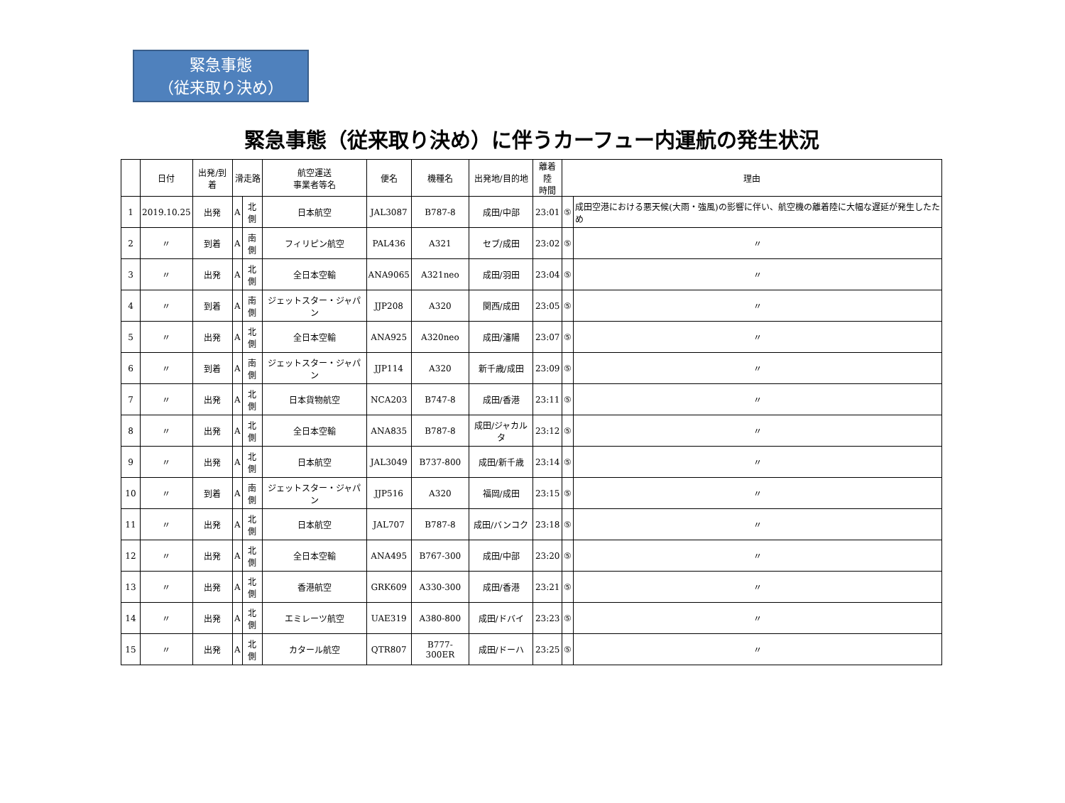緊急事態
（従来取り決め）
緊急事態（従来取り決め）に伴うカーフュー内運航の発生状況
| | 日付 | 出発/到着 | 滑走路 | | 航空運送 事業者等名 | 便名 | 機種名 | 出発地/目的地 | 離着陸 時間 | 理由 | |
| --- | --- | --- | --- | --- | --- | --- | --- | --- | --- | --- | --- |
| 1 | 2019.10.25 | 出発 | A | 北側 | 日本航空 | JAL3087 | B787-8 | 成田/中部 | 23:01 | ⑤ | 成田空港における悪天候(大雨・強風)の影響に伴い、航空機の離着陸に大幅な遅延が発生したため |
| 2 | 〃 | 到着 | A | 南側 | フィリピン航空 | PAL436 | A321 | セブ/成田 | 23:02 | ⑤ | 〃 |
| 3 | 〃 | 出発 | A | 北側 | 全日本空輸 | ANA9065 | A321neo | 成田/羽田 | 23:04 | ⑤ | 〃 |
| 4 | 〃 | 到着 | A | 南側 | ジェットスター・ジャパン | JJP208 | A320 | 関西/成田 | 23:05 | ⑤ | 〃 |
| 5 | 〃 | 出発 | A | 北側 | 全日本空輸 | ANA925 | A320neo | 成田/瀋陽 | 23:07 | ⑤ | 〃 |
| 6 | 〃 | 到着 | A | 南側 | ジェットスター・ジャパン | JJP114 | A320 | 新千歳/成田 | 23:09 | ⑤ | 〃 |
| 7 | 〃 | 出発 | A | 北側 | 日本貨物航空 | NCA203 | B747-8 | 成田/香港 | 23:11 | ⑤ | 〃 |
| 8 | 〃 | 出発 | A | 北側 | 全日本空輸 | ANA835 | B787-8 | 成田/ジャカルタ | 23:12 | ⑤ | 〃 |
| 9 | 〃 | 出発 | A | 北側 | 日本航空 | JAL3049 | B737-800 | 成田/新千歳 | 23:14 | ⑤ | 〃 |
| 10 | 〃 | 到着 | A | 南側 | ジェットスター・ジャパン | JJP516 | A320 | 福岡/成田 | 23:15 | ⑤ | 〃 |
| 11 | 〃 | 出発 | A | 北側 | 日本航空 | JAL707 | B787-8 | 成田/バンコク | 23:18 | ⑤ | 〃 |
| 12 | 〃 | 出発 | A | 北側 | 全日本空輸 | ANA495 | B767-300 | 成田/中部 | 23:20 | ⑤ | 〃 |
| 13 | 〃 | 出発 | A | 北側 | 香港航空 | GRK609 | A330-300 | 成田/香港 | 23:21 | ⑤ | 〃 |
| 14 | 〃 | 出発 | A | 北側 | エミレーツ航空 | UAE319 | A380-800 | 成田/ドバイ | 23:23 | ⑤ | 〃 |
| 15 | 〃 | 出発 | A | 北側 | カタール航空 | QTR807 | B777-300ER | 成田/ドーハ | 23:25 | ⑤ | 〃 |